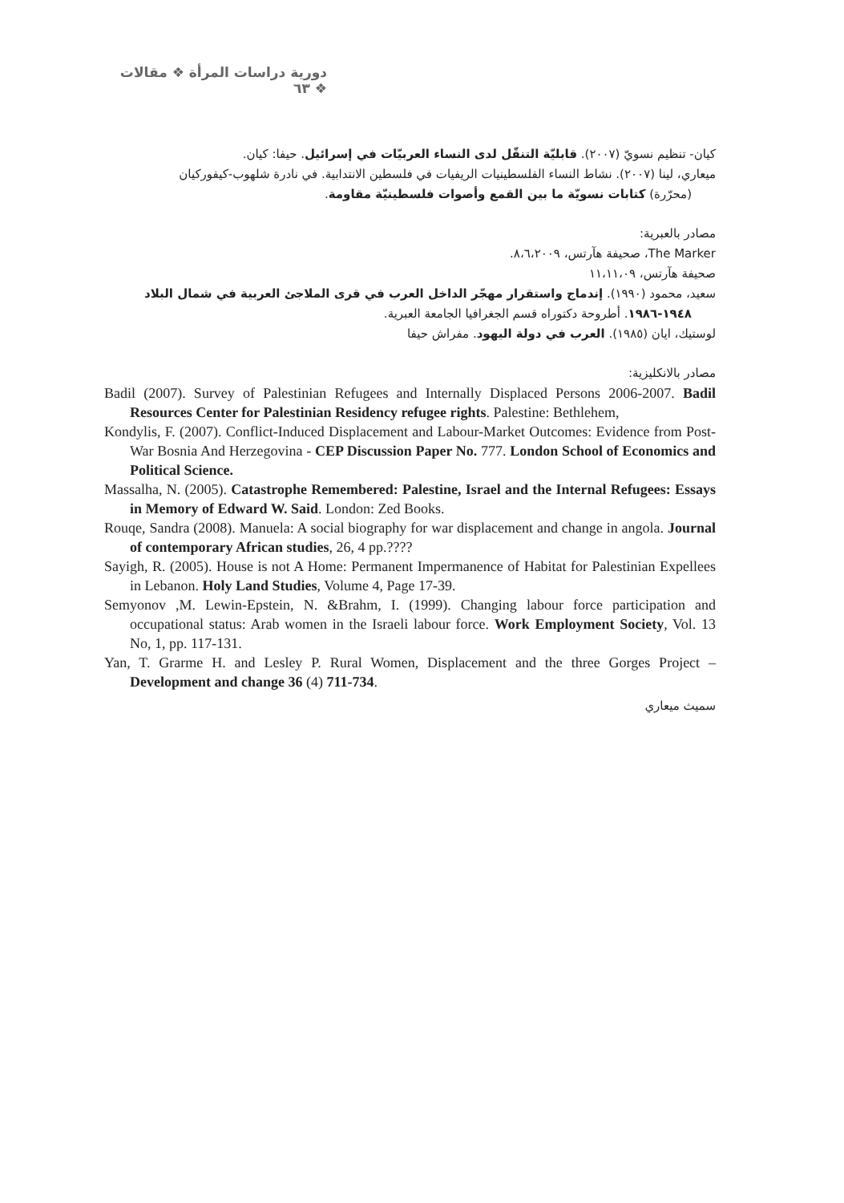دورية دراسات المرأة ❖ مقالات ❖ ٦٣
كيان- تنظيم نسويّ (٢٠٠٧). قابليّة التنقّل لدى النساء العربيّات في إسرائيل. حيفا: كيان.
ميعاري، لينا (٢٠٠٧). نشاط النساء الفلسطينيات الريفيات في فلسطين الانتدابية. في نادرة شلهوب-كيفوركيان
(محرّرة) كتابات نسويّة ما بين القمع وأصوات فلسطينيّة مقاومة.
مصادر بالعبرية:
The Marker، صحيفة هآرتس، ٨،٦،٢٠٠٩.
صحيفة هآرتس، ١١،١١،٠٩
سعيد، محمود (١٩٩٠). إندماج واستقرار مهجّر الداخل العرب في قرى الملاجئ العربية في شمال البلاد
١٩٤٨-١٩٨٦. أطروحة دكتوراه قسم الجغرافيا الجامعة العبرية.
لوستيك، ايان (١٩٨٥). العرب في دولة اليهود. مفراش حيفا
مصادر بالانكليزية:
Badil (2007). Survey of Palestinian Refugees and Internally Displaced Persons 2006-2007. Badil Resources Center for Palestinian Residency refugee rights. Palestine: Bethlehem,
Kondylis, F. (2007). Conflict-Induced Displacement and Labour-Market Outcomes: Evidence from Post-War Bosnia And Herzegovina - CEP Discussion Paper No. 777. London School of Economics and Political Science.
Massalha, N. (2005). Catastrophe Remembered: Palestine, Israel and the Internal Refugees: Essays in Memory of Edward W. Said. London: Zed Books.
Rouqe, Sandra (2008). Manuela: A social biography for war displacement and change in angola. Journal of contemporary African studies, 26, 4 pp.????
Sayigh, R. (2005). House is not A Home: Permanent Impermanence of Habitat for Palestinian Expellees in Lebanon. Holy Land Studies, Volume 4, Page 17-39.
Semyonov ,M. Lewin-Epstein, N. &Brahm, I. (1999). Changing labour force participation and occupational status: Arab women in the Israeli labour force. Work Employment Society, Vol. 13 No, 1, pp. 117-131.
Yan, T. Grarme H. and Lesley P. Rural Women, Displacement and the three Gorges Project – Development and change 36 (4) 711-734.
سميث ميعاري